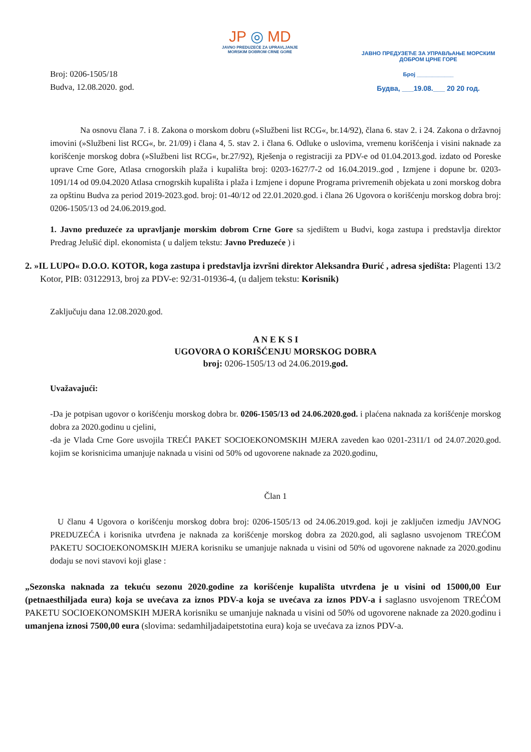Broj: 0206-1505/18
Budva, 12.08.2020. god.
JP ◎ MD
JAVNO PREDUZEĆE ZA UPRAVLJANJE
MORSKIM DOBROM CRNE GORE
ЈАВНО ПРЕДУЗЕЋЕ ЗА УПРАВЉАЊЕ МОРСКИМ
ДОБРОМ ЦРНЕ ГОРЕ
Број ____________
Будва, ___19.08.___ 20 20 год.
Na osnovu člana 7. i 8. Zakona o morskom dobru (»Službeni list RCG«, br.14/92), člana 6. stav 2. i 24. Zakona o državnoj imovini (»Službeni list RCG«, br. 21/09) i člana 4, 5. stav 2. i člana 6. Odluke o uslovima, vremenu korišćenja i visini naknade za korišćenje morskog dobra (»Službeni list RCG«, br.27/92), Rješenja o registraciji za PDV-e od 01.04.2013.god. izdato od Poreske uprave Crne Gore, Atlasa crnogorskih plaža i kupališta broj: 0203-1627/7-2 od 16.04.2019..god , Izmjene i dopune br. 0203-1091/14 od 09.04.2020 Atlasa crnogrskih kupališta i plaža i Izmjene i dopune Programa privremenih objekata u zoni morskog dobra za opštinu Budva za period 2019-2023.god. broj: 01-40/12 od 22.01.2020.god. i člana 26 Ugovora o korišćenju morskog dobra broj: 0206-1505/13 od 24.06.2019.god.
1. Javno preduzeće za upravljanje morskim dobrom Crne Gore sa sjedištem u Budvi, koga zastupa i predstavlja direktor Predrag Jelušić dipl. ekonomista ( u daljem tekstu: Javno Preduzeće ) i
2. »IL LUPO« D.O.O. KOTOR, koga zastupa i predstavlja izvršni direktor Aleksandra Đurić , adresa sjedišta: Plagenti 13/2 Kotor, PIB: 03122913, broj za PDV-e: 92/31-01936-4, (u daljem tekstu: Korisnik)
Zaključuju dana 12.08.2020.god.
A N E K S I
UGOVORA O KORIŠĆENJU MORSKOG DOBRA
broj: 0206-1505/13 od 24.06.2019.god.
Uvažavajući:
-Da je potpisan ugovor o korišćenju morskog dobra br. 0206-1505/13 od 24.06.2020.god. i plaćena naknada za korišćenje morskog dobra za 2020.godinu u cjelini,
-da je Vlada Crne Gore usvojila TREĆI PAKET SOCIOEKONOMSKIH MJERA zaveden kao 0201-2311/1 od 24.07.2020.god. kojim se korisnicima umanjuje naknada u visini od 50% od ugovorene naknade za 2020.godinu,
Član 1
U članu 4 Ugovora o korišćenju morskog dobra broj: 0206-1505/13 od 24.06.2019.god. koji je zaključen izmedju JAVNOG PREDUZEĆA i korisnika utvrđena je naknada za korišćenje morskog dobra za 2020.god, ali saglasno usvojenom TREĆOM PAKETU SOCIOEKONOMSKIH MJERA korisniku se umanjuje naknada u visini od 50% od ugovorene naknade za 2020.godinu dodaju se novi stavovi koji glase :
„Sezonska naknada za tekuću sezonu 2020.godine za korišćenje kupališta utvrđena je u visini od 15000,00 Eur (petnaesthiljada eura) koja se uvećava za iznos PDV-a koja se uvećava za iznos PDV-a i saglasno usvojenom TREĆOM PAKETU SOCIOEKONOMSKIH MJERA korisniku se umanjuje naknada u visini od 50% od ugovorene naknade za 2020.godinu i umanjena iznosi 7500,00 eura (slovima: sedamhiljadaipetstotina eura) koja se uvećava za iznos PDV-a.